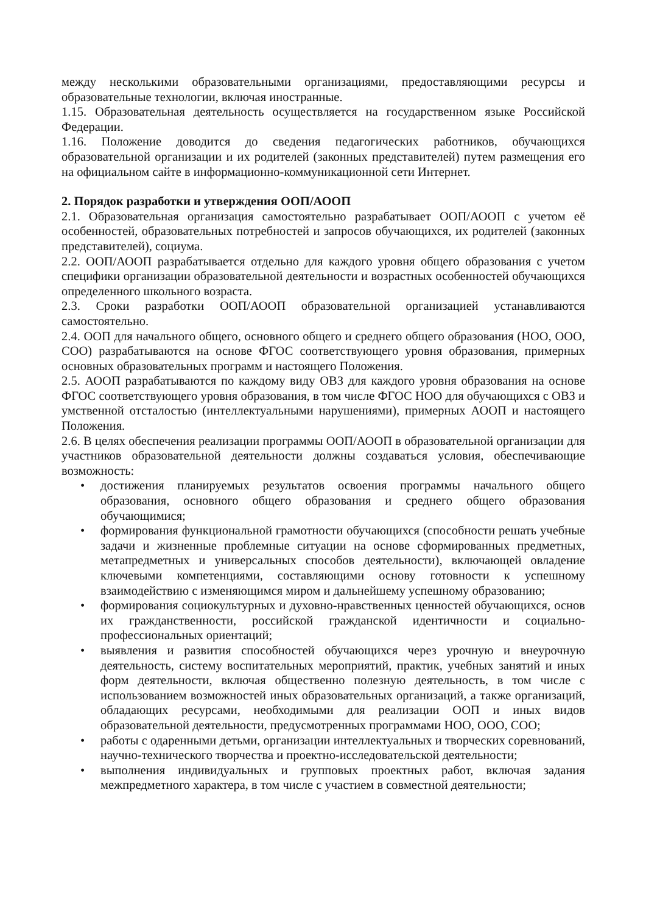между несколькими образовательными организациями, предоставляющими ресурсы и образовательные технологии, включая иностранные.
1.15. Образовательная деятельность осуществляется на государственном языке Российской Федерации.
1.16. Положение доводится до сведения педагогических работников, обучающихся образовательной организации и их родителей (законных представителей) путем размещения его на официальном сайте в информационно-коммуникационной сети Интернет.
2. Порядок разработки и утверждения ООП/АООП
2.1. Образовательная организация самостоятельно разрабатывает ООП/АООП с учетом её особенностей, образовательных потребностей и запросов обучающихся, их родителей (законных представителей), социума.
2.2. ООП/АООП разрабатывается отдельно для каждого уровня общего образования с учетом специфики организации образовательной деятельности и возрастных особенностей обучающихся определенного школьного возраста.
2.3. Сроки разработки ООП/АООП образовательной организацией устанавливаются самостоятельно.
2.4. ООП для начального общего, основного общего и среднего общего образования (НОО, ООО, СОО) разрабатываются на основе ФГОС соответствующего уровня образования, примерных основных образовательных программ и настоящего Положения.
2.5. АООП разрабатываются по каждому виду ОВЗ для каждого уровня образования на основе ФГОС соответствующего уровня образования, в том числе ФГОС НОО для обучающихся с ОВЗ и умственной отсталостью (интеллектуальными нарушениями), примерных АООП и настоящего Положения.
2.6. В целях обеспечения реализации программы ООП/АООП в образовательной организации для участников образовательной деятельности должны создаваться условия, обеспечивающие возможность:
• достижения планируемых результатов освоения программы начального общего образования, основного общего образования и среднего общего образования обучающимися;
• формирования функциональной грамотности обучающихся (способности решать учебные задачи и жизненные проблемные ситуации на основе сформированных предметных, метапредметных и универсальных способов деятельности), включающей овладение ключевыми компетенциями, составляющими основу готовности к успешному взаимодействию с изменяющимся миром и дальнейшему успешному образованию;
• формирования социокультурных и духовно-нравственных ценностей обучающихся, основ их гражданственности, российской гражданской идентичности и социально-профессиональных ориентаций;
• выявления и развития способностей обучающихся через урочную и внеурочную деятельность, систему воспитательных мероприятий, практик, учебных занятий и иных форм деятельности, включая общественно полезную деятельность, в том числе с использованием возможностей иных образовательных организаций, а также организаций, обладающих ресурсами, необходимыми для реализации ООП и иных видов образовательной деятельности, предусмотренных программами НОО, ООО, СОО;
• работы с одаренными детьми, организации интеллектуальных и творческих соревнований, научно-технического творчества и проектно-исследовательской деятельности;
• выполнения индивидуальных и групповых проектных работ, включая задания межпредметного характера, в том числе с участием в совместной деятельности;